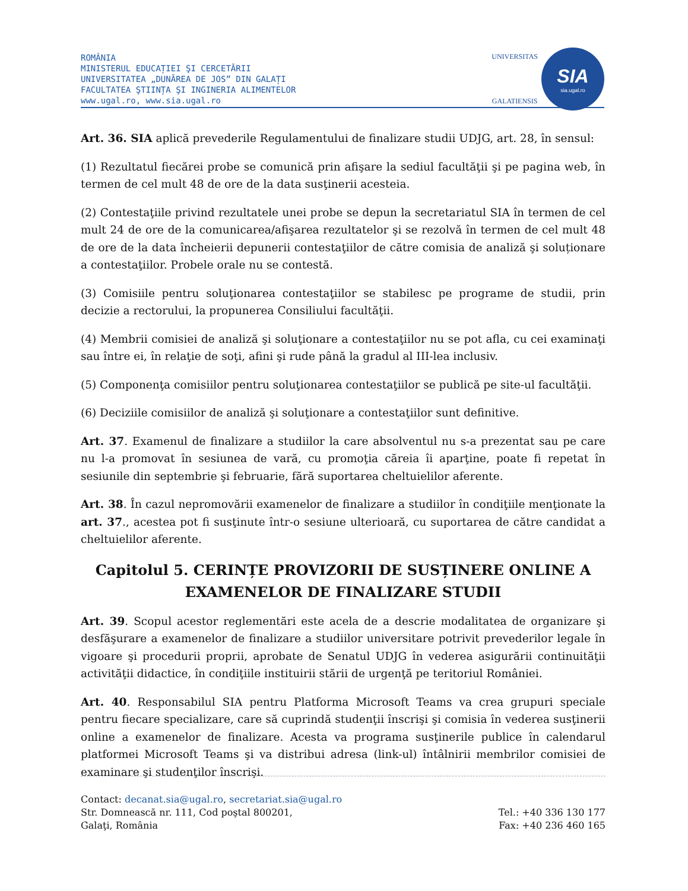ROMÂNIA
MINISTERUL EDUCAȚIEI ŞI CERCETĂRII
UNIVERSITATEA „DUNĂREA DE JOS” DIN GALAȚI
FACULTATEA ŞTIINȚA ŞI INGINERIA ALIMENTELOR
www.ugal.ro, www.sia.ugal.ro
UNIVERSITAS
GALATIENSIS
SIA
sia.ugal.ro
Art. 36. SIA aplică prevederile Regulamentului de finalizare studii UDJG, art. 28, în sensul:
(1) Rezultatul fiecărei probe se comunică prin afişare la sediul facultăţii şi pe pagina web, în termen de cel mult 48 de ore de la data susţinerii acesteia.
(2) Contestaţiile privind rezultatele unei probe se depun la secretariatul SIA în termen de cel mult 24 de ore de la comunicarea/afişarea rezultatelor şi se rezolvă în termen de cel mult 48 de ore de la data încheierii depunerii contestaţiilor de către comisia de analiză şi soluționare a contestaţiilor. Probele orale nu se contestă.
(3) Comisiile pentru soluţionarea contestaţiilor se stabilesc pe programe de studii, prin decizie a rectorului, la propunerea Consiliului facultăţii.
(4) Membrii comisiei de analiză şi soluţionare a contestaţiilor nu se pot afla, cu cei examinaţi sau între ei, în relaţie de soţi, afini şi rude până la gradul al III-lea inclusiv.
(5) Componenţa comisiilor pentru soluţionarea contestaţiilor se publică pe site-ul facultăţii.
(6) Deciziile comisiilor de analiză şi soluţionare a contestaţiilor sunt definitive.
Art. 37. Examenul de finalizare a studiilor la care absolventul nu s-a prezentat sau pe care nu l-a promovat în sesiunea de vară, cu promoţia căreia îi aparţine, poate fi repetat în sesiunile din septembrie şi februarie, fără suportarea cheltuielilor aferente.
Art. 38. În cazul nepromovării examenelor de finalizare a studiilor în condiţiile menţionate la art. 37., acestea pot fi susţinute într-o sesiune ulterioară, cu suportarea de către candidat a cheltuielilor aferente.
Capitolul 5. CERINȚE PROVIZORII DE SUSȚINERE ONLINE A EXAMENELOR DE FINALIZARE STUDII
Art. 39. Scopul acestor reglementări este acela de a descrie modalitatea de organizare şi desfăşurare a examenelor de finalizare a studiilor universitare potrivit prevederilor legale în vigoare şi procedurii proprii, aprobate de Senatul UDJG în vederea asigurării continuităţii activităţii didactice, în condiţiile instituirii stării de urgenţă pe teritoriul României.
Art. 40. Responsabilul SIA pentru Platforma Microsoft Teams va crea grupuri speciale pentru fiecare specializare, care să cuprindă studenţii înscrişi şi comisia în vederea susţinerii online a examenelor de finalizare. Acesta va programa susţinerile publice în calendarul platformei Microsoft Teams şi va distribui adresa (link-ul) întâlnirii membrilor comisiei de examinare şi studenţilor înscrişi.
Contact: decanat.sia@ugal.ro, secretariat.sia@ugal.ro
Str. Domnească nr. 111, Cod poştal 800201,
Galaţi, România
Tel.: +40 336 130 177
Fax: +40 236 460 165